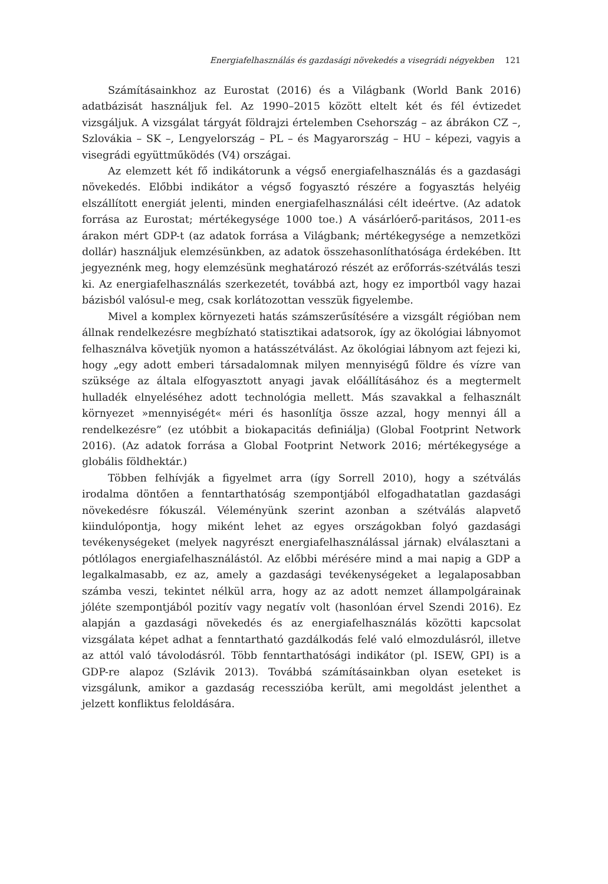Energiafelhasználás és gazdasági növekedés a visegrádi négyekben 121
Számításainkhoz az Eurostat (2016) és a Világbank (World Bank 2016) adatbázisát használjuk fel. Az 1990–2015 között eltelt két és fél évtizedet vizsgáljuk. A vizsgálat tárgyát földrajzi értelemben Csehország – az ábrákon CZ –, Szlovákia – SK –, Lengyelország – PL – és Magyarország – HU – képezi, vagyis a visegrádi együttműködés (V4) országai.
Az elemzett két fő indikátorunk a végső energiafelhasználás és a gazdasági növekedés. Előbbi indikátor a végső fogyasztó részére a fogyasztás helyéig elszállított energiát jelenti, minden energiafelhasználási célt ideértve. (Az adatok forrása az Eurostat; mértékegysége 1000 toe.) A vásárlóerő-paritásos, 2011-es árakon mért GDP-t (az adatok forrása a Világbank; mértékegysége a nemzetközi dollár) használjuk elemzésünkben, az adatok összehasonlíthatósága érdekében. Itt jegyeznénk meg, hogy elemzésünk meghatározó részét az erőforrás-szétválás teszi ki. Az energiafelhasználás szerkezetét, továbbá azt, hogy ez importból vagy hazai bázisból valósul-e meg, csak korlátozottan vesszük figyelembe.
Mivel a komplex környezeti hatás számszerűsítésére a vizsgált régióban nem állnak rendelkezésre megbízható statisztikai adatsorok, így az ökológiai lábnyomot felhasználva követjük nyomon a hatásszétválást. Az ökológiai lábnyom azt fejezi ki, hogy „egy adott emberi társadalomnak milyen mennyiségű földre és vízre van szüksége az általa elfogyasztott anyagi javak előállításához és a megtermelt hulladék elnyeléséhez adott technológia mellett. Más szavakkal a felhasznált környezet »mennyiségét« méri és hasonlítja össze azzal, hogy mennyi áll a rendelkezésre” (ez utóbbit a biokapacitás definiálja) (Global Footprint Network 2016). (Az adatok forrása a Global Footprint Network 2016; mértékegysége a globális földhektár.)
Többen felhívják a figyelmet arra (így Sorrell 2010), hogy a szétválás irodalma döntően a fenntarthatóság szempontjából elfogadhatatlan gazdasági növekedésre fókuszál. Véleményünk szerint azonban a szétválás alapvető kiindulópontja, hogy miként lehet az egyes országokban folyó gazdasági tevékenységeket (melyek nagyrészt energiafelhasználással járnak) elválasztani a pótlólagos energiafelhasználástól. Az előbbi mérésére mind a mai napig a GDP a legalkalmasabb, ez az, amely a gazdasági tevékenységeket a legalaposabban számba veszi, tekintet nélkül arra, hogy az az adott nemzet állampolgárainak jóléte szempontjából pozitív vagy negatív volt (hasonlóan érvel Szendi 2016). Ez alapján a gazdasági növekedés és az energiafelhasználás közötti kapcsolat vizsgálata képet adhat a fenntartható gazdálkodás felé való elmozdulásról, illetve az attól való távolodásról. Több fenntarthatósági indikátor (pl. ISEW, GPI) is a GDP-re alapoz (Szlávik 2013). Továbbá számításainkban olyan eseteket is vizsgálunk, amikor a gazdaság recesszióba került, ami megoldást jelenthet a jelzett konfliktus feloldására.